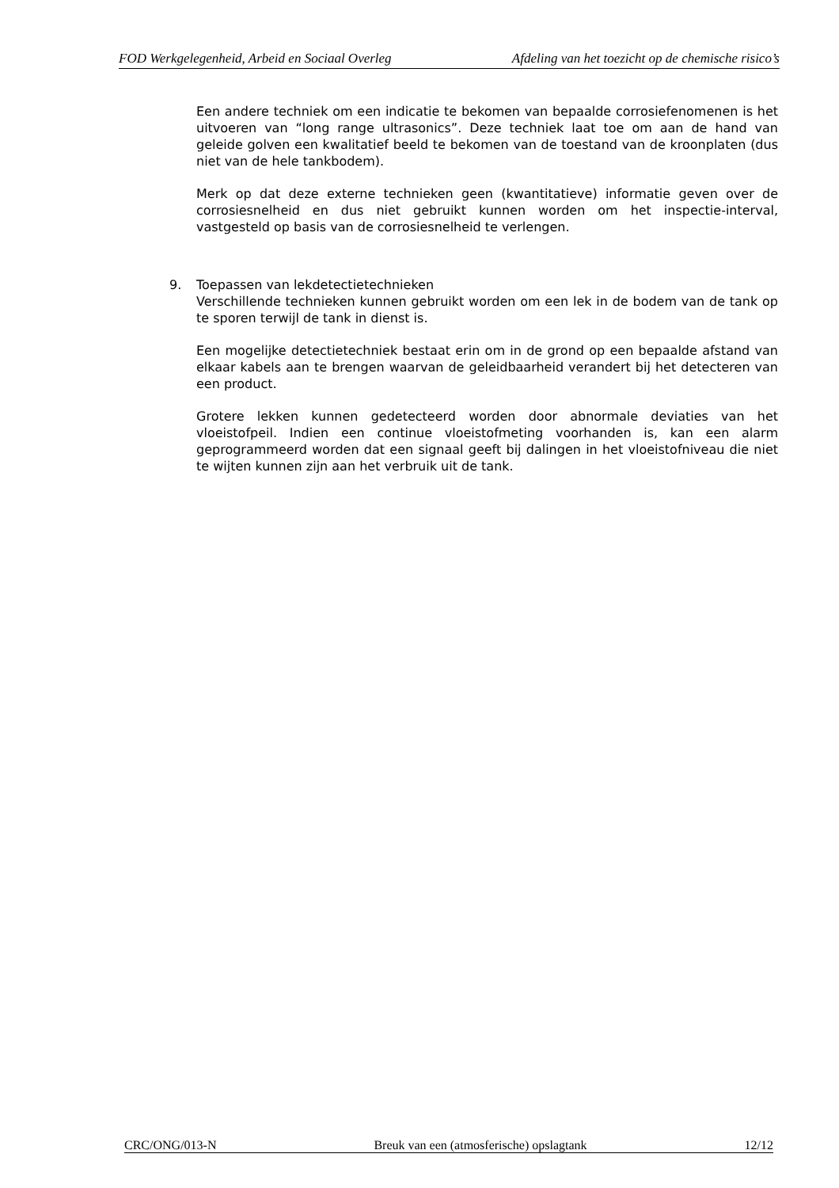FOD Werkgelegenheid, Arbeid en Sociaal Overleg Afdeling van het toezicht op de chemische risico’s
Een andere techniek om een indicatie te bekomen van bepaalde corrosiefenomenen is het uitvoeren van “long range ultrasonics”. Deze techniek laat toe om aan de hand van geleide golven een kwalitatief beeld te bekomen van de toestand van de kroonplaten (dus niet van de hele tankbodem).
Merk op dat deze externe technieken geen (kwantitatieve) informatie geven over de corrosiesnelheid en dus niet gebruikt kunnen worden om het inspectie-interval, vastgesteld op basis van de corrosiesnelheid te verlengen.
9. Toepassen van lekdetectietechnieken
Verschillende technieken kunnen gebruikt worden om een lek in de bodem van de tank op te sporen terwijl de tank in dienst is.
Een mogelijke detectietechniek bestaat erin om in de grond op een bepaalde afstand van elkaar kabels aan te brengen waarvan de geleidbaarheid verandert bij het detecteren van een product.
Grotere lekken kunnen gedetecteerd worden door abnormale deviaties van het vloeistofpeil. Indien een continue vloeistofmeting voorhanden is, kan een alarm geprogrammeerd worden dat een signaal geeft bij dalingen in het vloeistofniveau die niet te wijten kunnen zijn aan het verbruik uit de tank.
CRC/ONG/013-N Breuk van een (atmosferische) opslagtank 12/12